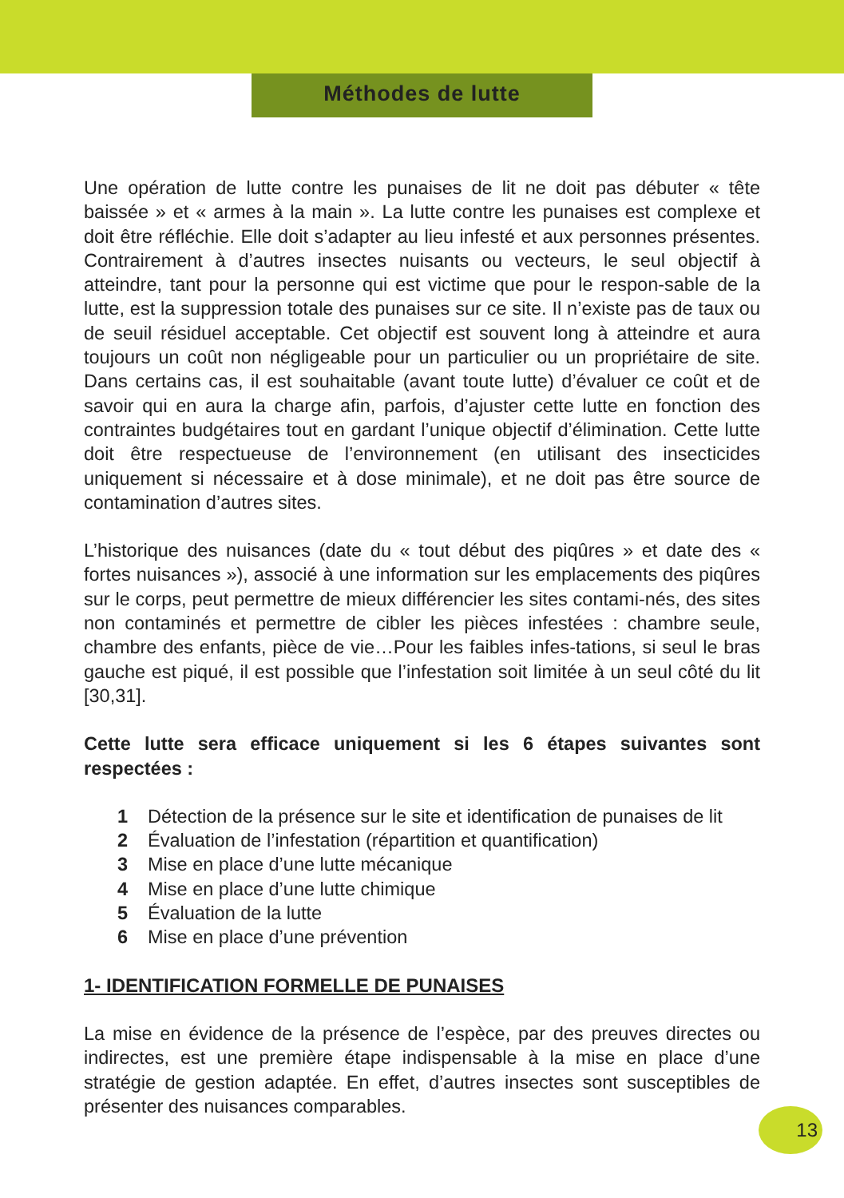Méthodes de lutte
Une opération de lutte contre les punaises de lit ne doit pas débuter « tête baissée » et « armes à la main ». La lutte contre les punaises est complexe et doit être réfléchie. Elle doit s’adapter au lieu infesté et aux personnes présentes. Contrairement à d’autres insectes nuisants ou vecteurs, le seul objectif à atteindre, tant pour la personne qui est victime que pour le respon-sable de la lutte, est la suppression totale des punaises sur ce site. Il n’existe pas de taux ou de seuil résiduel acceptable. Cet objectif est souvent long à atteindre et aura toujours un coût non négligeable pour un particulier ou un propriétaire de site. Dans certains cas, il est souhaitable (avant toute lutte) d’évaluer ce coût et de savoir qui en aura la charge afin, parfois, d’ajuster cette lutte en fonction des contraintes budgétaires tout en gardant l’unique objectif d’élimination. Cette lutte doit être respectueuse de l’environnement (en utilisant des insecticides uniquement si nécessaire et à dose minimale), et ne doit pas être source de contamination d’autres sites.
L’historique des nuisances (date du « tout début des piqûres » et date des « fortes nuisances »), associé à une information sur les emplacements des piqûres sur le corps, peut permettre de mieux différencier les sites contami-nés, des sites non contaminés et permettre de cibler les pièces infestées : chambre seule, chambre des enfants, pièce de vie…Pour les faibles infes-tations, si seul le bras gauche est piqué, il est possible que l’infestation soit limitée à un seul côté du lit [30,31].
Cette lutte sera efficace uniquement si les 6 étapes suivantes sont respectées :
1 Détection de la présence sur le site et identification de punaises de lit
2 Évaluation de l’infestation (répartition et quantification)
3 Mise en place d’une lutte mécanique
4 Mise en place d’une lutte chimique
5 Évaluation de la lutte
6 Mise en place d’une prévention
1- IDENTIFICATION FORMELLE DE PUNAISES
La mise en évidence de la présence de l’espèce, par des preuves directes ou indirectes, est une première étape indispensable à la mise en place d’une stratégie de gestion adaptée. En effet, d’autres insectes sont susceptibles de présenter des nuisances comparables.
13